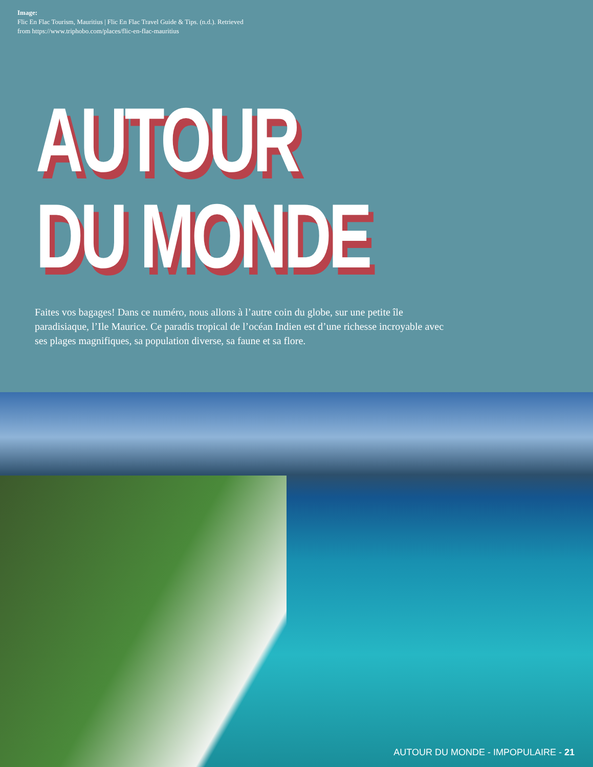Image:
Flic En Flac Tourism, Mauritius | Flic En Flac Travel Guide & Tips. (n.d.). Retrieved
from https://www.triphobo.com/places/flic-en-flac-mauritius
AUTOUR
DU MONDE
Faites vos bagages! Dans ce numéro, nous allons à l’autre coin du globe, sur une petite île paradisiaque, l’Ile Maurice. Ce paradis tropical de l’océan Indien est d’une richesse incroyable avec ses plages magnifiques, sa population diverse, sa faune et sa flore.
AUTOUR DU MONDE - IMPOPULAIRE - 21